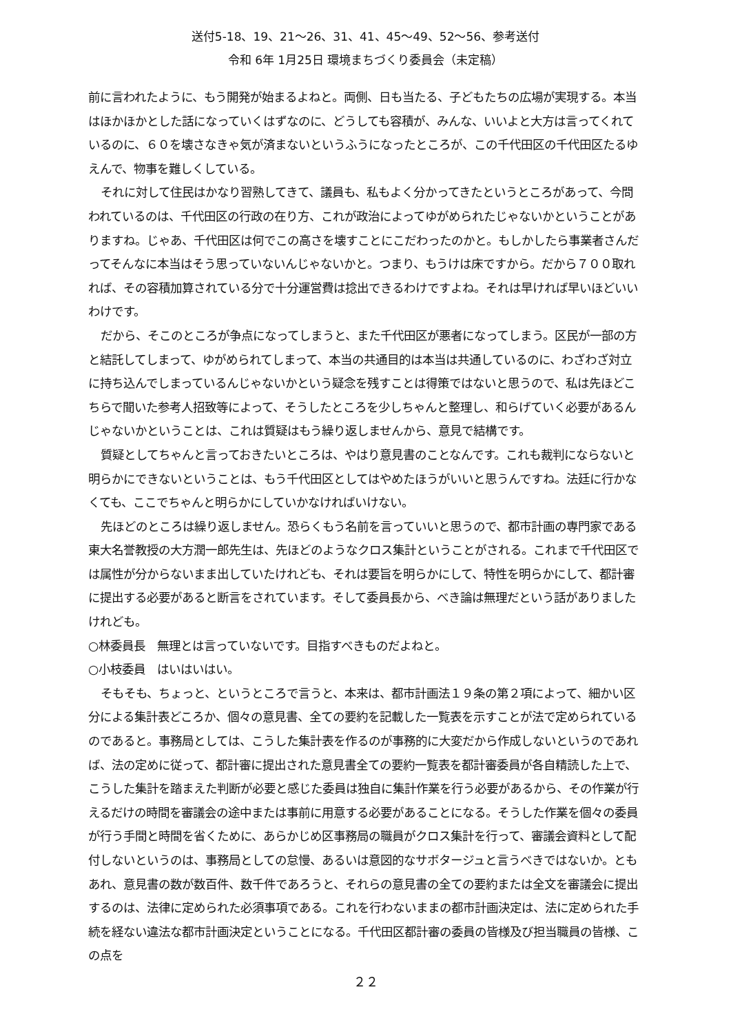送付5-18、19、21～26、31、41、45～49、52～56、参考送付
令和 6年 1月25日 環境まちづくり委員会（未定稿）
前に言われたように、もう開発が始まるよねと。両側、日も当たる、子どもたちの広場が実現する。本当はほかほかとした話になっていくはずなのに、どうしても容積が、みんな、いいよと大方は言ってくれているのに、６０を壊さなきゃ気が済まないというふうになったところが、この千代田区の千代田区たるゆえんで、物事を難しくしている。
それに対して住民はかなり習熟してきて、議員も、私もよく分かってきたというところがあって、今問われているのは、千代田区の行政の在り方、これが政治によってゆがめられたじゃないかということがありますね。じゃあ、千代田区は何でこの高さを壊すことにこだわったのかと。もしかしたら事業者さんだってそんなに本当はそう思っていないんじゃないかと。つまり、もうけは床ですから。だから７００取れれば、その容積加算されている分で十分運営費は捻出できるわけですよね。それは早ければ早いほどいいわけです。
だから、そこのところが争点になってしまうと、また千代田区が悪者になってしまう。区民が一部の方と結託してしまって、ゆがめられてしまって、本当の共通目的は本当は共通しているのに、わざわざ対立に持ち込んでしまっているんじゃないかという疑念を残すことは得策ではないと思うので、私は先ほどこちらで聞いた参考人招致等によって、そうしたところを少しちゃんと整理し、和らげていく必要があるんじゃないかということは、これは質疑はもう繰り返しませんから、意見で結構です。
質疑としてちゃんと言っておきたいところは、やはり意見書のことなんです。これも裁判にならないと明らかにできないということは、もう千代田区としてはやめたほうがいいと思うんですね。法廷に行かなくても、ここでちゃんと明らかにしていかなければいけない。
先ほどのところは繰り返しません。恐らくもう名前を言っていいと思うので、都市計画の専門家である東大名誉教授の大方潤一郎先生は、先ほどのようなクロス集計ということがされる。これまで千代田区では属性が分からないまま出していたけれども、それは要旨を明らかにして、特性を明らかにして、都計審に提出する必要があると断言をされています。そして委員長から、べき論は無理だという話がありましたけれども。
○林委員長　無理とは言っていないです。目指すべきものだよねと。
○小枝委員　はいはいはい。
そもそも、ちょっと、というところで言うと、本来は、都市計画法１９条の第２項によって、細かい区分による集計表どころか、個々の意見書、全ての要約を記載した一覧表を示すことが法で定められているのであると。事務局としては、こうした集計表を作るのが事務的に大変だから作成しないというのであれば、法の定めに従って、都計審に提出された意見書全ての要約一覧表を都計審委員が各自精読した上で、こうした集計を踏まえた判断が必要と感じた委員は独自に集計作業を行う必要があるから、その作業が行えるだけの時間を審議会の途中または事前に用意する必要があることになる。そうした作業を個々の委員が行う手間と時間を省くために、あらかじめ区事務局の職員がクロス集計を行って、審議会資料として配付しないというのは、事務局としての怠慢、あるいは意図的なサボタージュと言うべきではないか。ともあれ、意見書の数が数百件、数千件であろうと、それらの意見書の全ての要約または全文を審議会に提出するのは、法律に定められた必須事項である。これを行わないままの都市計画決定は、法に定められた手続を経ない違法な都市計画決定ということになる。千代田区都計審の委員の皆様及び担当職員の皆様、この点を
２２